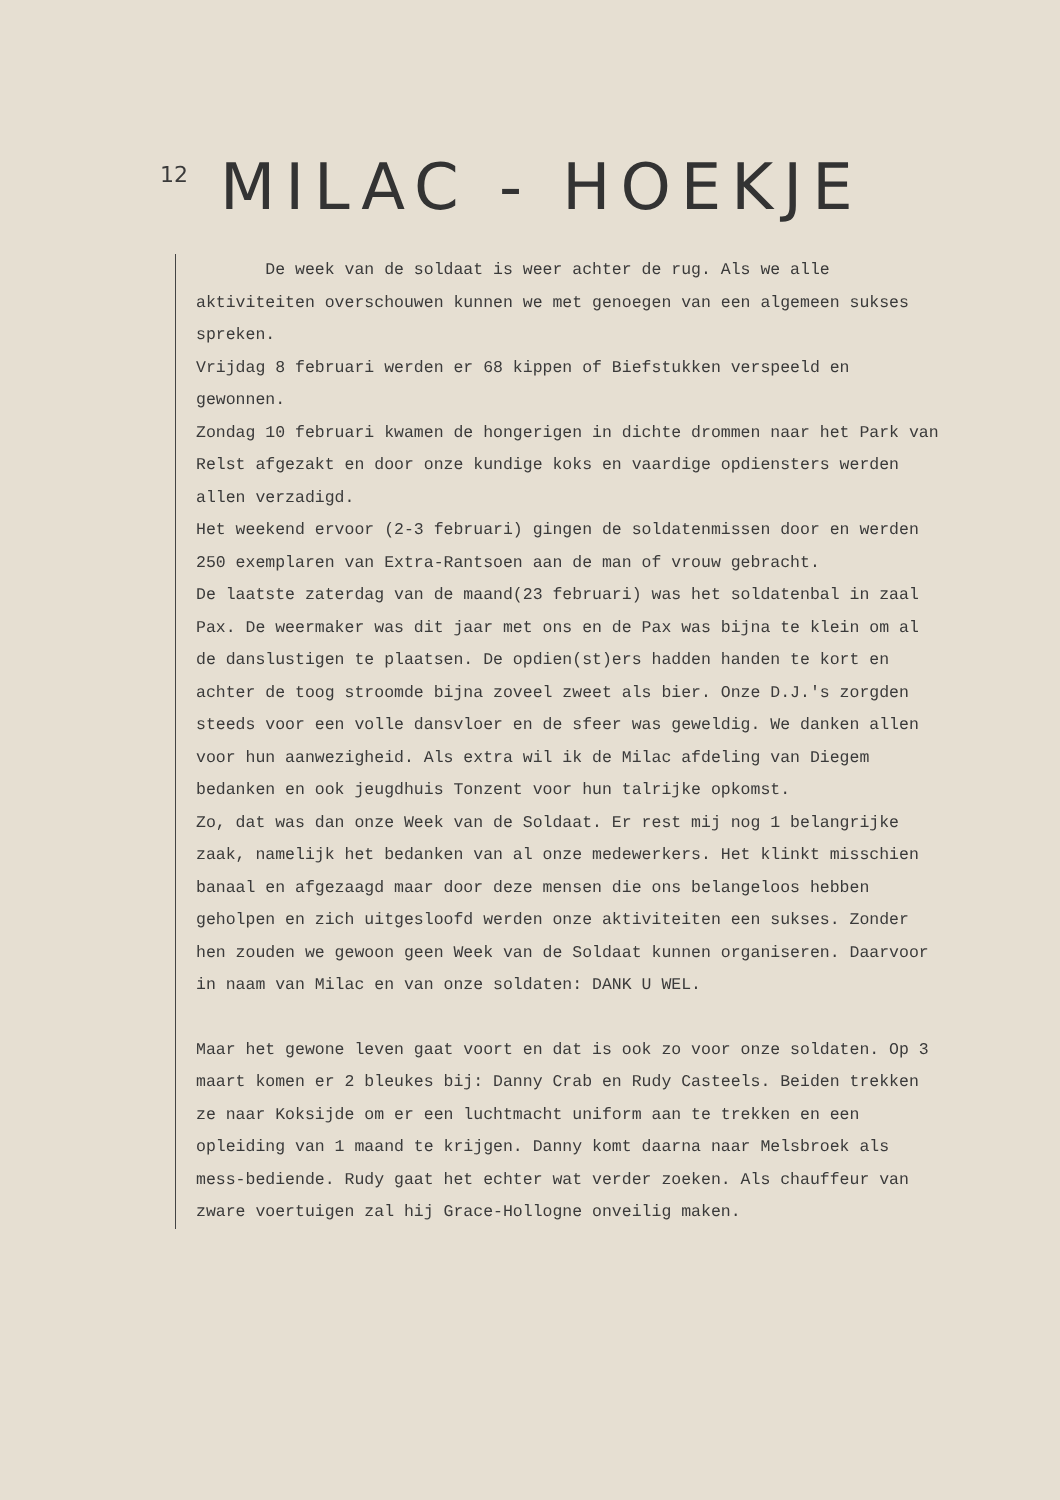12
MILAC - HOEKJE
De week van de soldaat is weer achter de rug. Als we alle aktiviteiten overschouwen kunnen we met genoegen van een algemeen sukses spreken.
Vrijdag 8 februari werden er 68 kippen of Biefstukken verspeeld en gewonnen.
Zondag 10 februari kwamen de hongerigen in dichte drommen naar het Park van Relst afgezakt en door onze kundige koks en vaardige opdiensters werden allen verzadigd.
Het weekend ervoor (2-3 februari) gingen de soldatenmissen door en werden 250 exemplaren van Extra-Rantsoen aan de man of vrouw gebracht.
De laatste zaterdag van de maand(23 februari) was het soldatenbal in zaal Pax. De weermaker was dit jaar met ons en de Pax was bijna te klein om al de danslustigen te plaatsen. De opdien(st)ers hadden handen te kort en achter de toog stroomde bijna zoveel zweet als bier. Onze D.J.'s zorgden steeds voor een volle dansvloer en de sfeer was geweldig. We danken allen voor hun aanwezigheid. Als extra wil ik de Milac afdeling van Diegem bedanken en ook jeugdhuis Tonzent voor hun talrijke opkomst.
Zo, dat was dan onze Week van de Soldaat. Er rest mij nog 1 belangrijke zaak, namelijk het bedanken van al onze medewerkers. Het klinkt misschien banaal en afgezaagd maar door deze mensen die ons belangeloos hebben geholpen en zich uitgesloofd werden onze aktiviteiten een sukses. Zonder hen zouden we gewoon geen Week van de Soldaat kunnen organiseren. Daarvoor in naam van Milac en van onze soldaten: DANK U WEL.
Maar het gewone leven gaat voort en dat is ook zo voor onze soldaten. Op 3 maart komen er 2 bleukes bij: Danny Crab en Rudy Casteels. Beiden trekken ze naar Koksijde om er een luchtmacht uniform aan te trekken en een opleiding van 1 maand te krijgen. Danny komt daarna naar Melsbroek als mess-bediende. Rudy gaat het echter wat verder zoeken. Als chauffeur van zware voertuigen zal hij Grace-Hollogne onveilig maken.